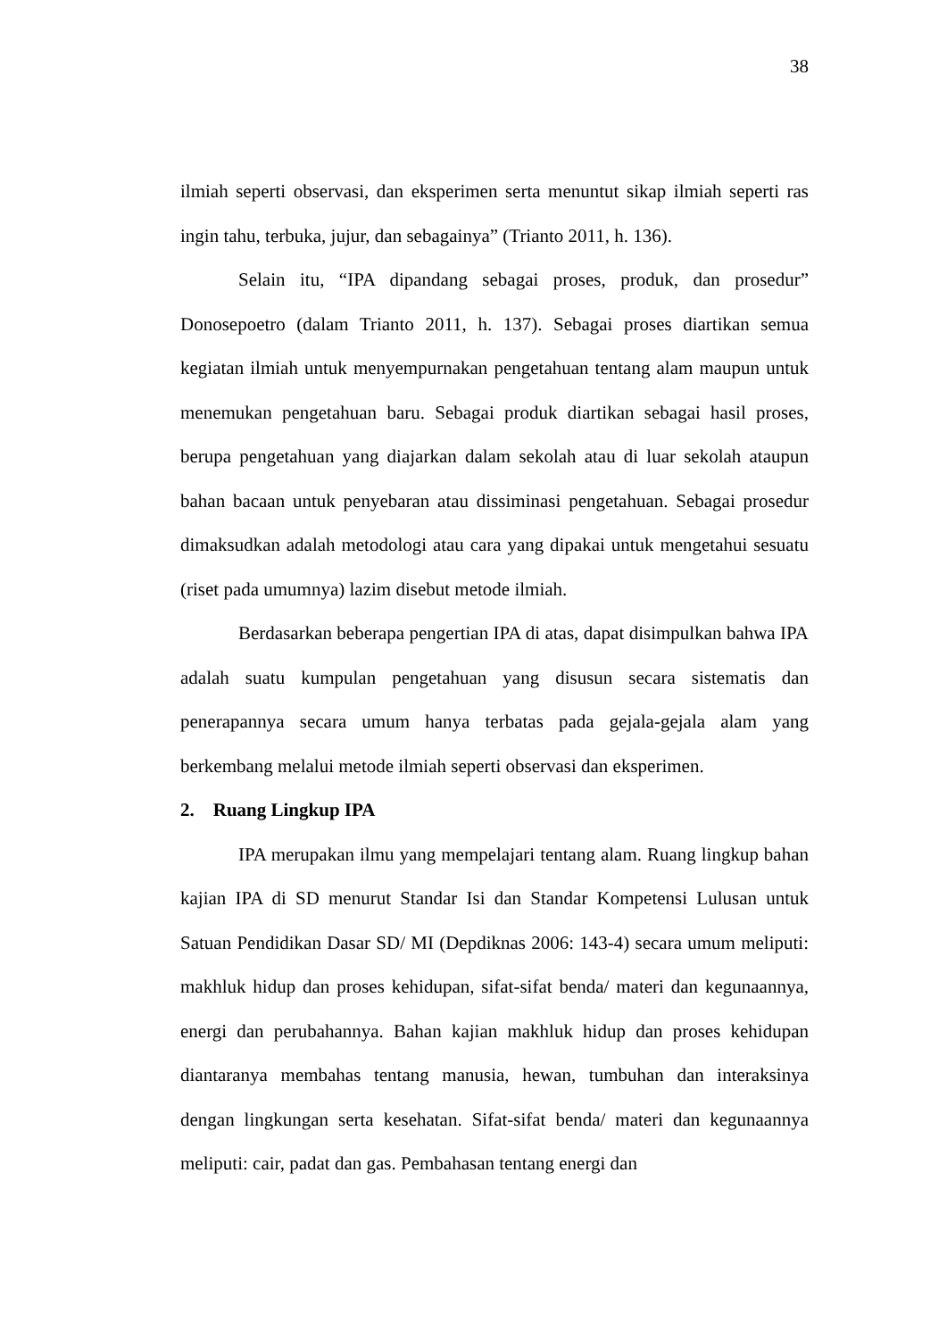38
ilmiah seperti observasi, dan eksperimen serta menuntut sikap ilmiah seperti ras ingin tahu, terbuka, jujur, dan sebagainya” (Trianto 2011, h. 136).
Selain itu, “IPA dipandang sebagai proses, produk, dan prosedur” Donosepoetro (dalam Trianto 2011, h. 137). Sebagai proses diartikan semua kegiatan ilmiah untuk menyempurnakan pengetahuan tentang alam maupun untuk menemukan pengetahuan baru. Sebagai produk diartikan sebagai hasil proses, berupa pengetahuan yang diajarkan dalam sekolah atau di luar sekolah ataupun bahan bacaan untuk penyebaran atau dissiminasi pengetahuan. Sebagai prosedur dimaksudkan adalah metodologi atau cara yang dipakai untuk mengetahui sesuatu (riset pada umumnya) lazim disebut metode ilmiah.
Berdasarkan beberapa pengertian IPA di atas, dapat disimpulkan bahwa IPA adalah suatu kumpulan pengetahuan yang disusun secara sistematis dan penerapannya secara umum hanya terbatas pada gejala-gejala alam yang berkembang melalui metode ilmiah seperti observasi dan eksperimen.
2. Ruang Lingkup IPA
IPA merupakan ilmu yang mempelajari tentang alam. Ruang lingkup bahan kajian IPA di SD menurut Standar Isi dan Standar Kompetensi Lulusan untuk Satuan Pendidikan Dasar SD/ MI (Depdiknas 2006: 143-4) secara umum meliputi: makhluk hidup dan proses kehidupan, sifat-sifat benda/ materi dan kegunaannya, energi dan perubahannya. Bahan kajian makhluk hidup dan proses kehidupan diantaranya membahas tentang manusia, hewan, tumbuhan dan interaksinya dengan lingkungan serta kesehatan. Sifat-sifat benda/ materi dan kegunaannya meliputi: cair, padat dan gas. Pembahasan tentang energi dan